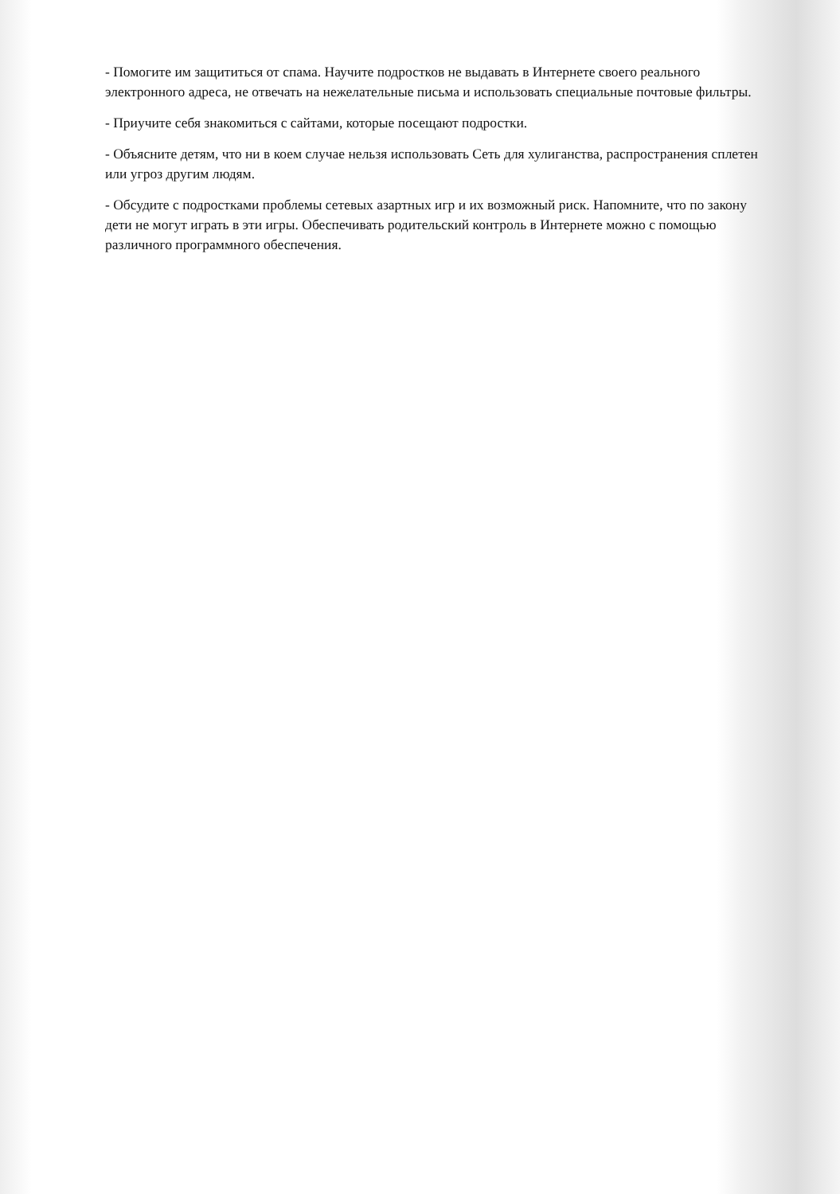- Помогите им защититься от спама. Научите подростков не выдавать в Интернете своего реального электронного адреса, не отвечать на нежелательные письма и использовать специальные почтовые фильтры.
- Приучите себя знакомиться с сайтами, которые посещают подростки.
- Объясните детям, что ни в коем случае нельзя использовать Сеть для хулиганства, распространения сплетен или угроз другим людям.
- Обсудите с подростками проблемы сетевых азартных игр и их возможный риск. Напомните, что по закону дети не могут играть в эти игры. Обеспечивать родительский контроль в Интернете можно с помощью различного программного обеспечения.